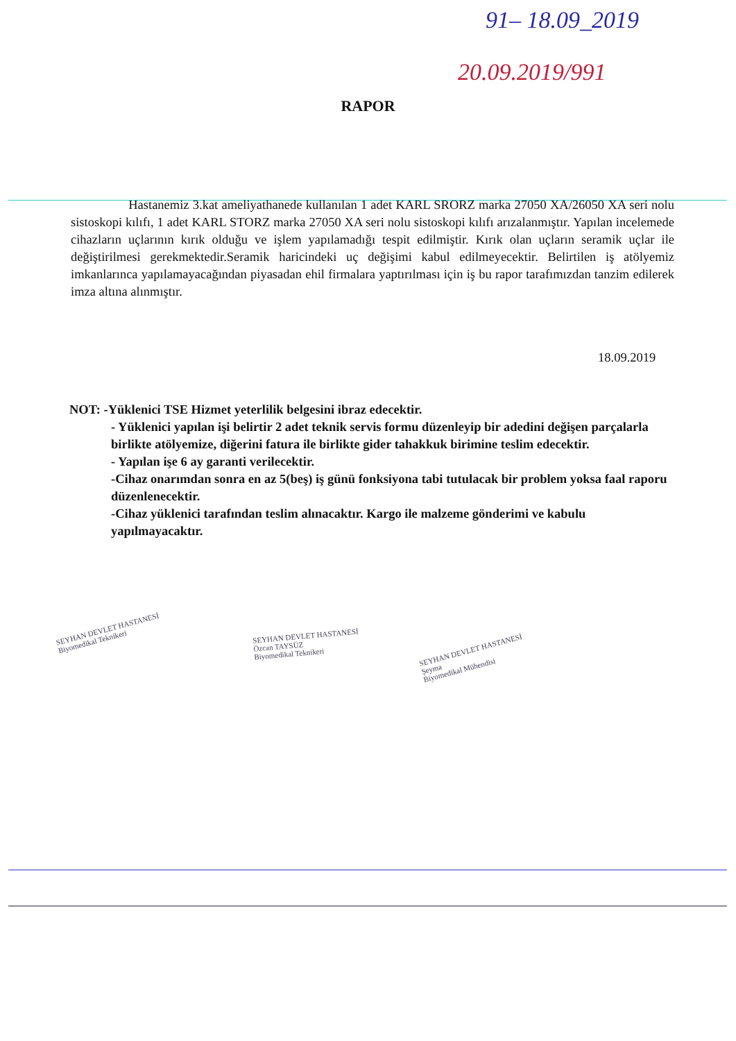91– 18.09_2019
20.09.2019/991
RAPOR
Hastanemiz 3.kat ameliyathanede kullanılan 1 adet KARL SRORZ marka 27050 XA/26050 XA seri nolu sistoskopi kılıfı, 1 adet KARL STORZ marka 27050 XA seri nolu sistoskopi kılıfı arızalanmıştır. Yapılan incelemede cihazların uçlarının kırık olduğu ve işlem yapılamadığı tespit edilmiştir. Kırık olan uçların seramik uçlar ile değiştirilmesi gerekmektedir.Seramik haricindeki uç değişimi kabul edilmeyecektir. Belirtilen iş atölyemiz imkanlarınca yapılamayacağından piyasadan ehil firmalara yaptırılması için iş bu rapor tarafımızdan tanzim edilerek imza altına alınmıştır.
18.09.2019
NOT: -Yüklenici TSE Hizmet yeterlilik belgesini ibraz edecektir.
- Yüklenici yapılan işi belirtir 2 adet teknik servis formu düzenleyip bir adedini değişen parçalarla birlikte atölyemize, diğerini fatura ile birlikte gider tahakkuk birimine teslim edecektir.
- Yapılan işe 6 ay garanti verilecektir.
-Cihaz onarımdan sonra en az 5(beş) iş günü fonksiyona tabi tutulacak bir problem yoksa faal raporu düzenlenecektir.
-Cihaz yüklenici tarafından teslim alınacaktır. Kargo ile malzeme gönderimi ve kabulu yapılmayacaktır.
SEYHAN DEVLET HASTANESİ
Biyomedikal Teknikeri
SEYHAN DEVLET HASTANESİ
Özcan TAYSÜZ
Biyomedikal Teknikeri
SEYHAN DEVLET HASTANESİ
Şeyma
Biyomedikal Mühendisi